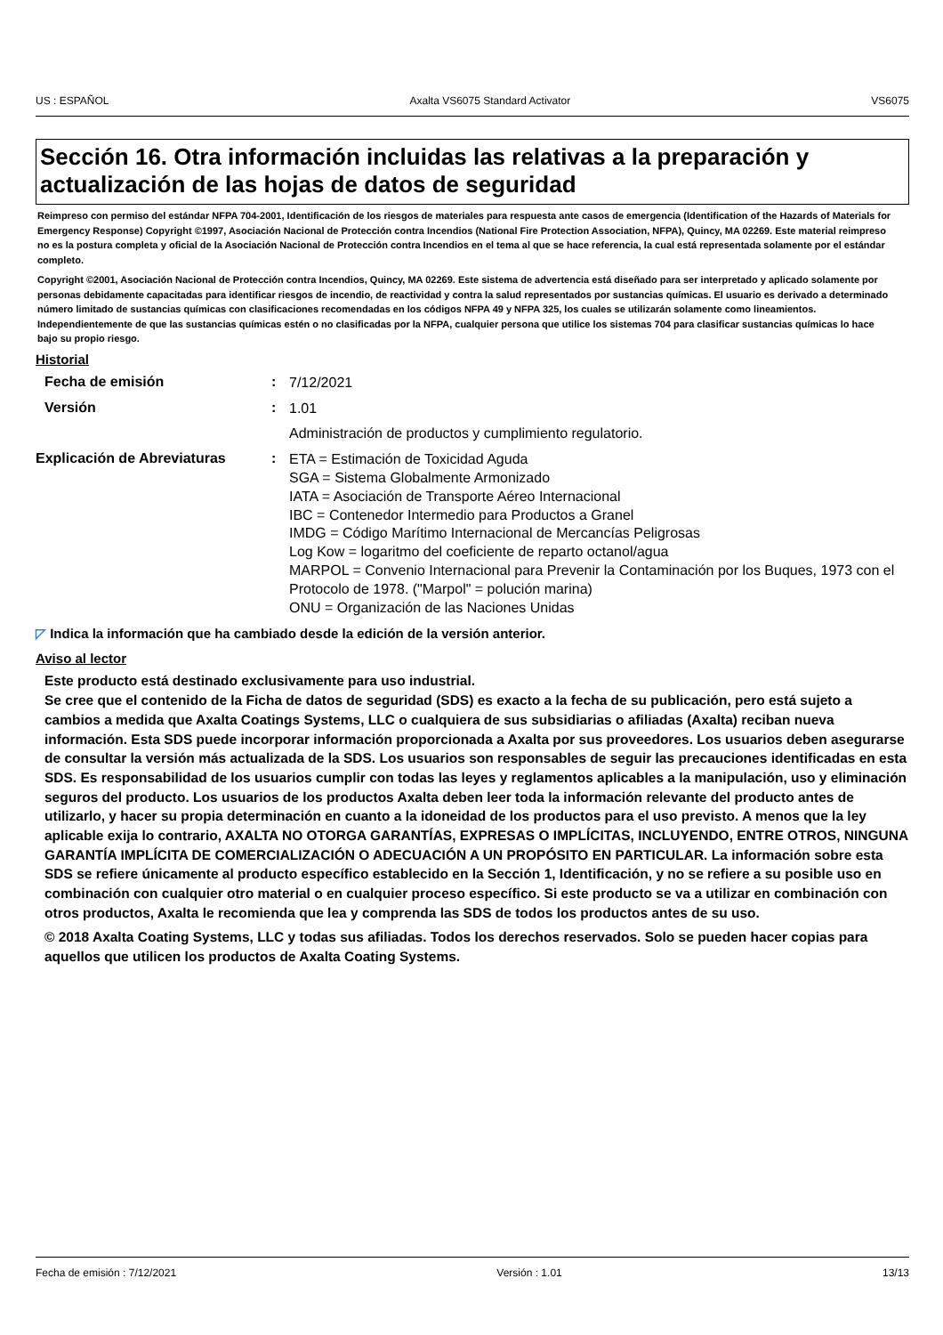US : ESPAÑOL Axalta VS6075 Standard Activator VS6075
Sección 16. Otra información incluidas las relativas a la preparación y actualización de las hojas de datos de seguridad
Reimpreso con permiso del estándar NFPA 704-2001, Identificación de los riesgos de materiales para respuesta ante casos de emergencia (Identification of the Hazards of Materials for Emergency Response) Copyright ©1997, Asociación Nacional de Protección contra Incendios (National Fire Protection Association, NFPA), Quincy, MA 02269. Este material reimpreso no es la postura completa y oficial de la Asociación Nacional de Protección contra Incendios en el tema al que se hace referencia, la cual está representada solamente por el estándar completo.
Copyright ©2001, Asociación Nacional de Protección contra Incendios, Quincy, MA 02269. Este sistema de advertencia está diseñado para ser interpretado y aplicado solamente por personas debidamente capacitadas para identificar riesgos de incendio, de reactividad y contra la salud representados por sustancias químicas. El usuario es derivado a determinado número limitado de sustancias químicas con clasificaciones recomendadas en los códigos NFPA 49 y NFPA 325, los cuales se utilizarán solamente como lineamientos. Independientemente de que las sustancias químicas estén o no clasificadas por la NFPA, cualquier persona que utilice los sistemas 704 para clasificar sustancias químicas lo hace bajo su propio riesgo.
Historial
Fecha de emisión :
7/12/2021
Versión :
1.01
Administración de productos y cumplimiento regulatorio.
Explicación de Abreviaturas :
ETA = Estimación de Toxicidad Aguda
SGA = Sistema Globalmente Armonizado
IATA = Asociación de Transporte Aéreo Internacional
IBC = Contenedor Intermedio para Productos a Granel
IMDG = Código Marítimo Internacional de Mercancías Peligrosas
Log Kow = logaritmo del coeficiente de reparto octanol/agua
MARPOL = Convenio Internacional para Prevenir la Contaminación por los Buques, 1973 con el Protocolo de 1978. ("Marpol" = polución marina)
ONU = Organización de las Naciones Unidas
◸ Indica la información que ha cambiado desde la edición de la versión anterior.
Aviso al lector
Este producto está destinado exclusivamente para uso industrial.
Se cree que el contenido de la Ficha de datos de seguridad (SDS) es exacto a la fecha de su publicación, pero está sujeto a cambios a medida que Axalta Coatings Systems, LLC o cualquiera de sus subsidiarias o afiliadas (Axalta) reciban nueva información. Esta SDS puede incorporar información proporcionada a Axalta por sus proveedores. Los usuarios deben asegurarse de consultar la versión más actualizada de la SDS. Los usuarios son responsables de seguir las precauciones identificadas en esta SDS. Es responsabilidad de los usuarios cumplir con todas las leyes y reglamentos aplicables a la manipulación, uso y eliminación seguros del producto. Los usuarios de los productos Axalta deben leer toda la información relevante del producto antes de utilizarlo, y hacer su propia determinación en cuanto a la idoneidad de los productos para el uso previsto. A menos que la ley aplicable exija lo contrario, AXALTA NO OTORGA GARANTÍAS, EXPRESAS O IMPLÍCITAS, INCLUYENDO, ENTRE OTROS, NINGUNA GARANTÍA IMPLÍCITA DE COMERCIALIZACIÓN O ADECUACIÓN A UN PROPÓSITO EN PARTICULAR. La información sobre esta SDS se refiere únicamente al producto específico establecido en la Sección 1, Identificación, y no se refiere a su posible uso en combinación con cualquier otro material o en cualquier proceso específico. Si este producto se va a utilizar en combinación con otros productos, Axalta le recomienda que lea y comprenda las SDS de todos los productos antes de su uso.
© 2018 Axalta Coating Systems, LLC y todas sus afiliadas. Todos los derechos reservados. Solo se pueden hacer copias para aquellos que utilicen los productos de Axalta Coating Systems.
Fecha de emisión : 7/12/2021 Versión : 1.01 13/13